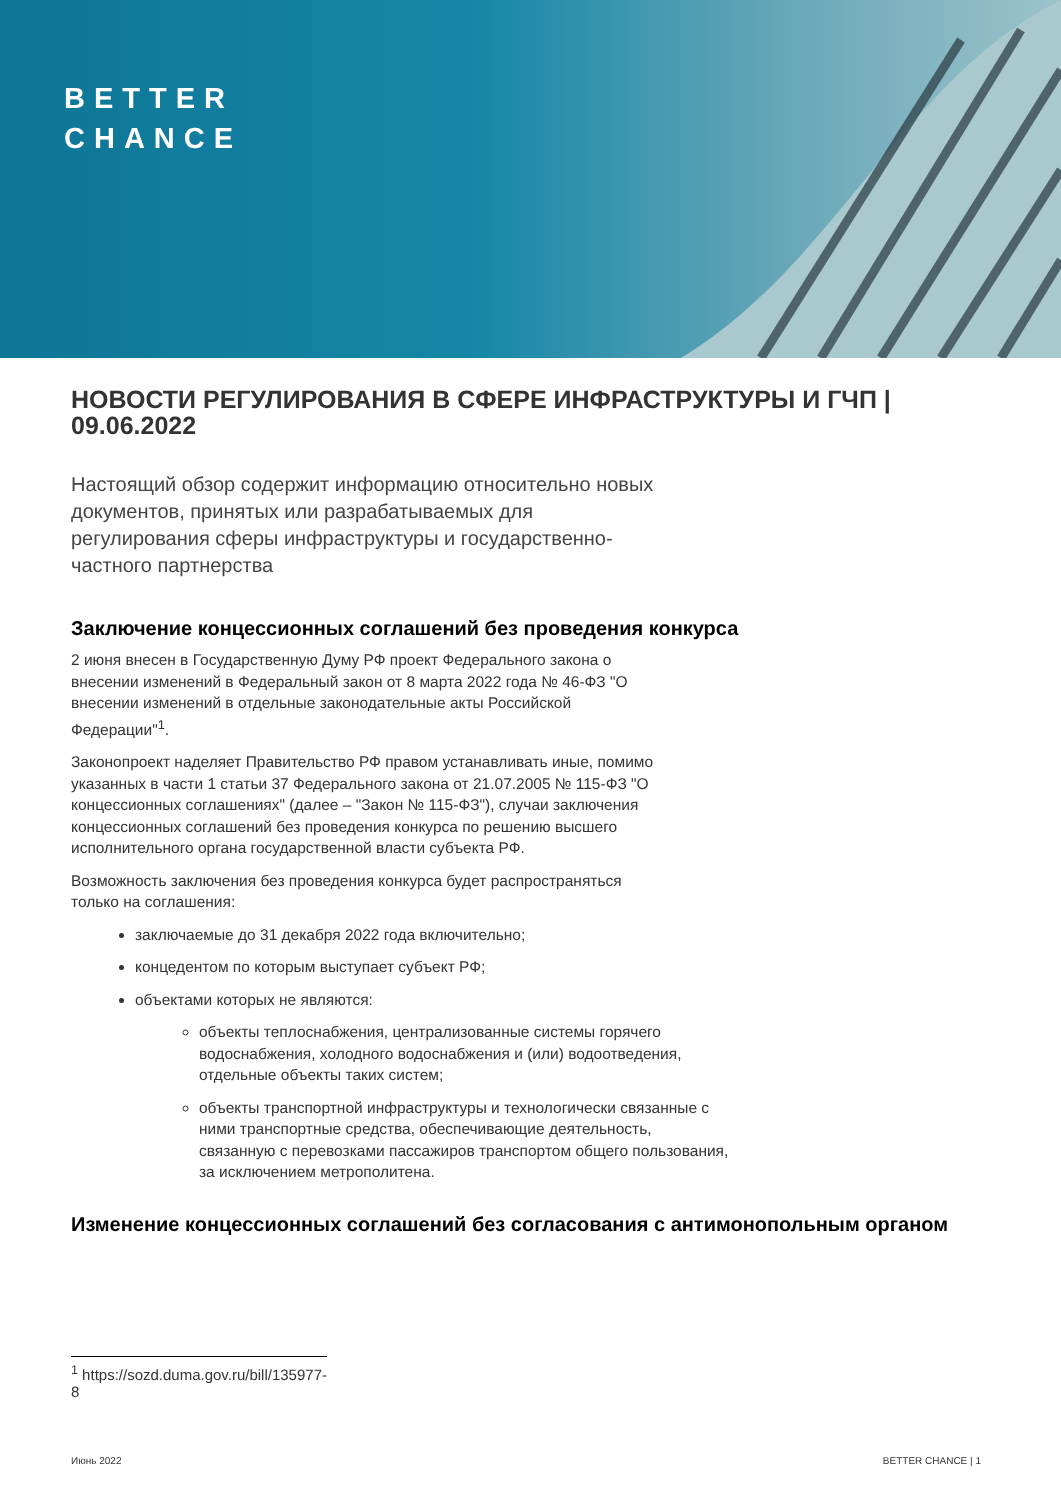BETTER
CHANCE
НОВОСТИ РЕГУЛИРОВАНИЯ В СФЕРЕ ИНФРАСТРУКТУРЫ И ГЧП | 09.06.2022
Настоящий обзор содержит информацию относительно новых документов, принятых или разрабатываемых для регулирования сферы инфраструктуры и государственно-частного партнерства
Заключение концессионных соглашений без проведения конкурса
2 июня внесен в Государственную Думу РФ проект Федерального закона о внесении изменений в Федеральный закон от 8 марта 2022 года № 46-ФЗ "О внесении изменений в отдельные законодательные акты Российской Федерации"<sup>1</sup>.
Законопроект наделяет Правительство РФ правом устанавливать иные, помимо указанных в части 1 статьи 37 Федерального закона от 21.07.2005 № 115-ФЗ "О концессионных соглашениях" (далее – "Закон № 115-ФЗ"), случаи заключения концессионных соглашений без проведения конкурса по решению высшего исполнительного органа государственной власти субъекта РФ.
Возможность заключения без проведения конкурса будет распространяться только на соглашения:
заключаемые до 31 декабря 2022 года включительно;
концедентом по которым выступает субъект РФ;
объектами которых не являются:
объекты теплоснабжения, централизованные системы горячего водоснабжения, холодного водоснабжения и (или) водоотведения, отдельные объекты таких систем;
объекты транспортной инфраструктуры и технологически связанные с ними транспортные средства, обеспечивающие деятельность, связанную с перевозками пассажиров транспортом общего пользования, за исключением метрополитена.
Изменение концессионных соглашений без согласования с антимонопольным органом
<sup>1</sup> https://sozd.duma.gov.ru/bill/135977-8
Июнь 2022 BETTER CHANCE | 1